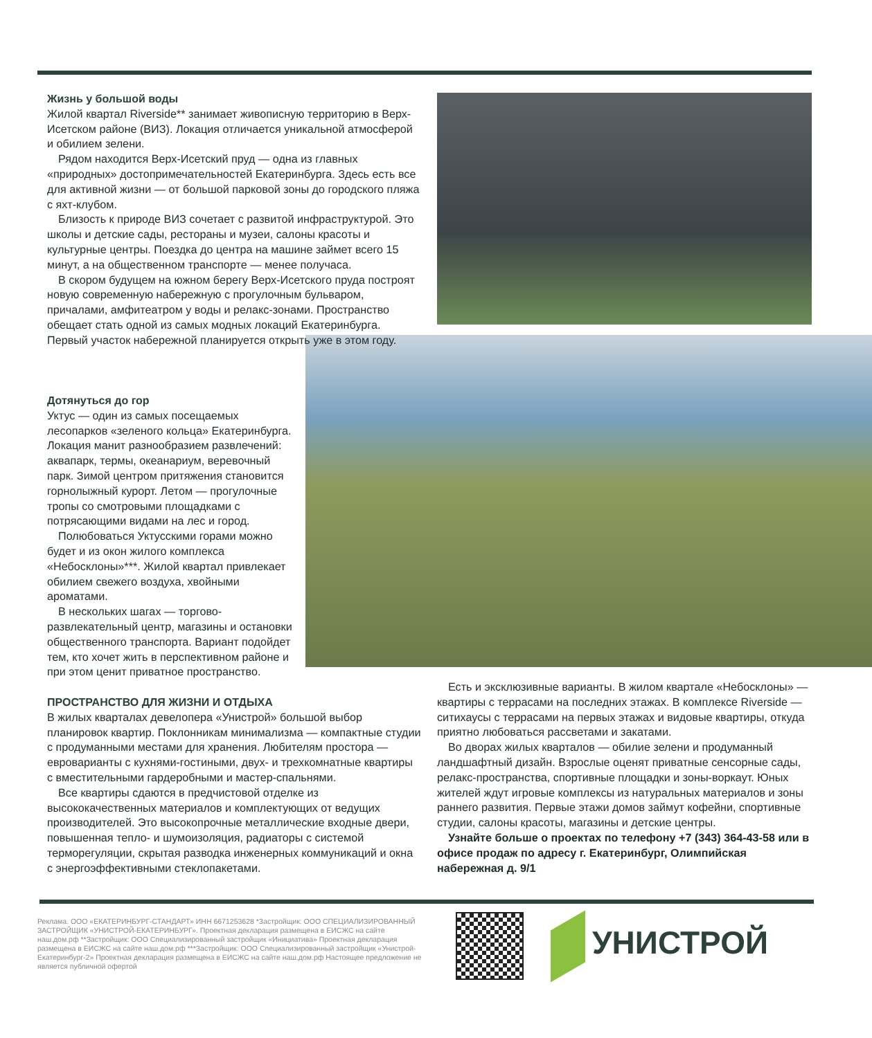Жизнь у большой воды
Жилой квартал Riverside** занимает живописную территорию в Верх-Исетском районе (ВИЗ). Локация отличается уникальной атмосферой и обилием зелени.
Рядом находится Верх-Исетский пруд — одна из главных «природных» достопримечательностей Екатеринбурга. Здесь есть все для активной жизни — от большой парковой зоны до городского пляжа с яхт-клубом.
Близость к природе ВИЗ сочетает с развитой инфраструктурой. Это школы и детские сады, рестораны и музеи, салоны красоты и культурные центры. Поездка до центра на машине займет всего 15 минут, а на общественном транспорте — менее получаса.
В скором будущем на южном берегу Верх-Исетского пруда построят новую современную набережную с прогулочным бульваром, причалами, амфитеатром у воды и релакс-зонами. Пространство обещает стать одной из самых модных локаций Екатеринбурга. Первый участок набережной планируется открыть уже в этом году.
Дотянуться до гор
Уктус — один из самых посещаемых лесопарков «зеленого кольца» Екатеринбурга. Локация манит разнообразием развлечений: аквапарк, термы, океанариум, веревочный парк. Зимой центром притяжения становится горнолыжный курорт. Летом — прогулочные тропы со смотровыми площадками с потрясающими видами на лес и город.
Полюбоваться Уктусскими горами можно будет и из окон жилого комплекса «Небосклоны»***. Жилой квартал привлекает обилием свежего воздуха, хвойными ароматами.
В нескольких шагах — торгово-развлекательный центр, магазины и остановки общественного транспорта. Вариант подойдет тем, кто хочет жить в перспективном районе и при этом ценит приватное пространство.
ПРОСТРАНСТВО ДЛЯ ЖИЗНИ И ОТДЫХА
В жилых кварталах девелопера «Унистрой» большой выбор планировок квартир. Поклонникам минимализма — компактные студии с продуманными местами для хранения. Любителям простора — евроварианты с кухнями-гостиными, двух- и трехкомнатные квартиры с вместительными гардеробными и мастер-спальнями.
Все квартиры сдаются в предчистовой отделке из высококачественных материалов и комплектующих от ведущих производителей. Это высокопрочные металлические входные двери, повышенная тепло- и шумоизоляция, радиаторы с системой терморегуляции, скрытая разводка инженерных коммуникаций и окна с энергоэффективными стеклопакетами.
Есть и эксклюзивные варианты. В жилом квартале «Небосклоны» — квартиры с террасами на последних этажах. В комплексе Riverside — ситихаусы с террасами на первых этажах и видовые квартиры, откуда приятно любоваться рассветами и закатами.
Во дворах жилых кварталов — обилие зелени и продуманный ландшафтный дизайн. Взрослые оценят приватные сенсорные сады, релакс-пространства, спортивные площадки и зоны-воркаут. Юных жителей ждут игровые комплексы из натуральных материалов и зоны раннего развития. Первые этажи домов займут кофейни, спортивные студии, салоны красоты, магазины и детские центры.
Узнайте больше о проектах по телефону +7 (343) 364-43-58 или в офисе продаж по адресу г. Екатеринбург, Олимпийская набережная д. 9/1
Реклама. ООО «ЕКАТЕРИНБУРГ-СТАНДАРТ» ИНН 6671253628 *Застройщик: ООО СПЕЦИАЛИЗИРОВАННЫЙ ЗАСТРОЙЩИК «УНИСТРОЙ-ЕКАТЕРИНБУРГ». Проектная декларация размещена в ЕИСЖС на сайте наш.дом.рф **Застройщик: ООО Специализированный застройщик «Инициатива» Проектная декларация размещена в ЕИСЖС на сайте наш.дом.рф ***Застройщик: ООО Специализированный застройщик «Унистрой-Екатеринбург-2» Проектная декларация размещена в ЕИСЖС на сайте наш.дом.рф Настоящее предложение не является публичной офертой
УНИСТРОЙ